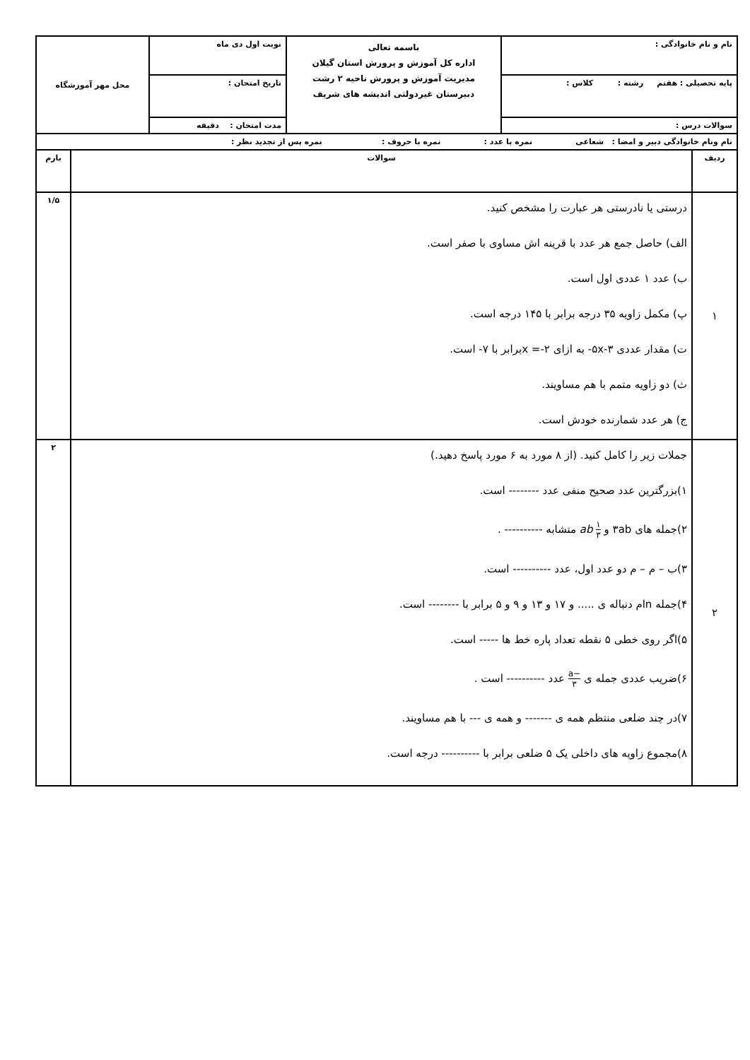| نام و نام خانوادگی : | باسمه تعالی اداره کل آموزش و پرورش استان گیلان مدیریت آموزش و پرورش ناحیه ۲ رشت دبیرستان غیردولتی اندیشه های شریف | نوبت اول دی ماه | محل مهر آموزشگاه |
| پایه تحصیلی : هفتم رشته : کلاس : | | تاریخ امتحان : | |
| سوالات درس : | | مدت امتحان : دقیقه | |
| نام ونام خانوادگی دبیر و امضا : شعاعی نمره با عدد : نمره با حروف : نمره پس از تجدید نظر : |
| ردیف | سوالات | بارم |
| ۱ | درستی یا نادرستی هر عبارت را مشخص کنید. الف) حاصل جمع هر عدد با قرینه اش مساوی با صفر است. ب) عدد ۱ عددی اول است. پ) مکمل زاویه ۳۵ درجه برابر با ۱۴۵ درجه است. ت) مقدار عددی ۳-۵x- به ازای ۲-= xبرابر با ۷- است. ث) دو زاویه متمم با هم مساویند. ج) هر عدد شمارنده خودش است. | ۱/۵ |
| ۲ | جملات زیر را کامل کنید. (از ۸ مورد به ۶ مورد پاسخ دهید.) ۱)بزرگترین عدد صحیح منفی عدد -------- است. ۲)جمله های ۳ab و ۱ ۳ ab متشابه ---------- . ۳)ب – م – م دو عدد اول، عدد ---------- است. ۴)جمله nام دنباله ی ..... و ۱۷ و ۱۳ و ۹ و ۵ برابر با -------- است. ۵)اگر روی خطی ۵ نقطه تعداد پاره خط ها ----- است. ۶)ضریب عددی جمله ی −a ۳ عدد ---------- است . ۷)در چند ضلعی منتظم همه ی ------- و همه ی --- با هم مساویند. ۸)مجموع زاویه های داخلی یک ۵ ضلعی برابر با ---------- درجه است. | ۲ |